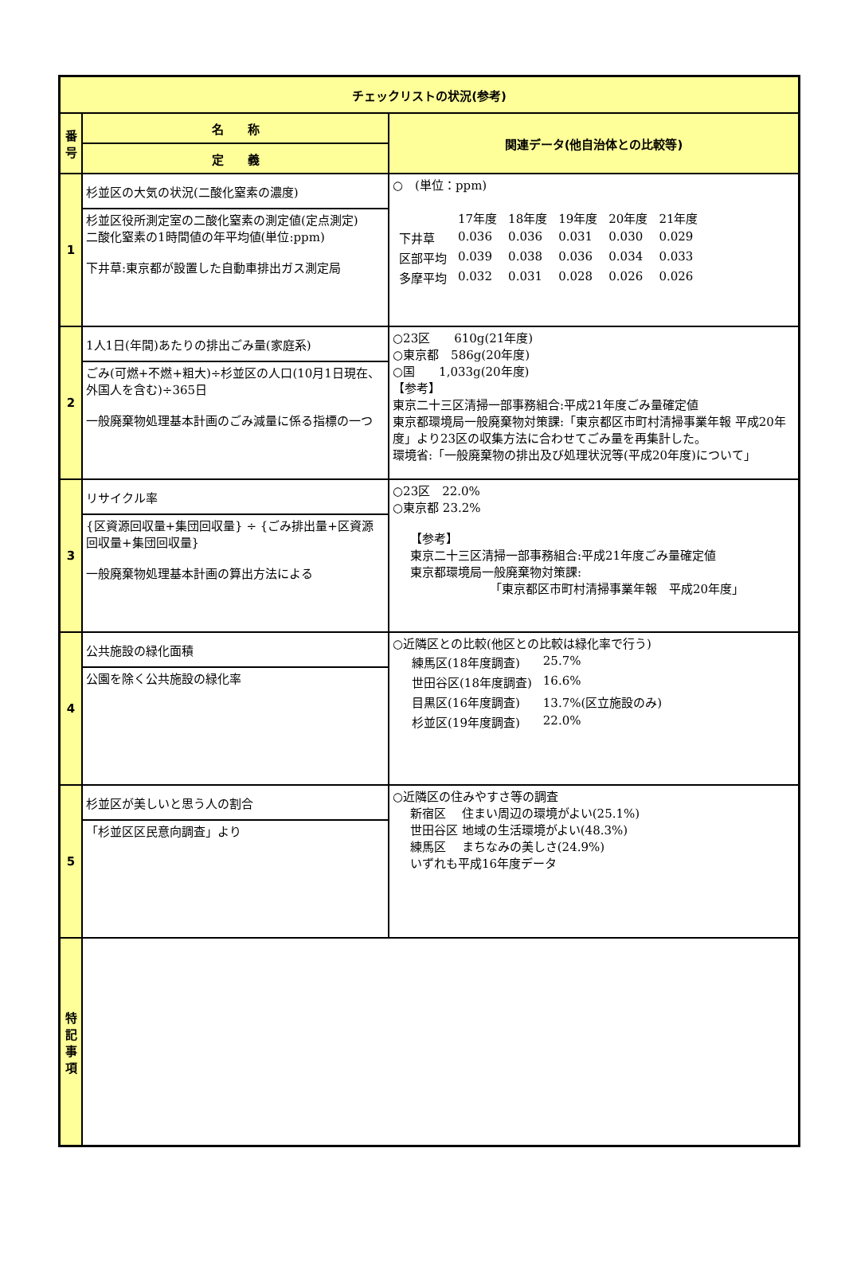| チェックリストの状況(参考) | | |
| --- | --- | --- |
| 番号 | 名 称 | 関連データ(他自治体との比較等) |
| | 定 義 | |
| 1 | 杉並区の大気の状況(二酸化窒素の濃度) | ○ (単位：ppm) / / 17年度 / 18年度 / 19年度 / 20年度 / 21年度 / / 下井草 / 0.036 / 0.036 / 0.031 / 0.030 / 0.029 / / 区部平均 / 0.039 / 0.038 / 0.036 / 0.034 / 0.033 / / 多摩平均 / 0.032 / 0.031 / 0.028 / 0.026 / 0.026 / |
| | 杉並区役所測定室の二酸化窒素の測定値(定点測定) 二酸化窒素の1時間値の年平均値(単位:ppm) 下井草:東京都が設置した自動車排出ガス測定局 | |
| 2 | 1人1日(年間)あたりの排出ごみ量(家庭系) | ○23区 610g(21年度) ○東京都 586g(20年度) ○国 1,033g(20年度) 【参考】 東京二十三区清掃一部事務組合:平成21年度ごみ量確定値 東京都環境局一般廃棄物対策課:「東京都区市町村清掃事業年報 平成20年度」より23区の収集方法に合わせてごみ量を再集計した。 環境省:「一般廃棄物の排出及び処理状況等(平成20年度)について」 |
| | ごみ(可燃+不燃+粗大)÷杉並区の人口(10月1日現在、外国人を含む)÷365日 一般廃棄物処理基本計画のごみ減量に係る指標の一つ | |
| 3 | リサイクル率 | ○23区 22.0% ○東京都 23.2% 【参考】 東京二十三区清掃一部事務組合:平成21年度ごみ量確定値 東京都環境局一般廃棄物対策課: 「東京都区市町村清掃事業年報 平成20年度」 |
| | {区資源回収量+集団回収量} ÷ {ごみ排出量+区資源回収量+集団回収量} 一般廃棄物処理基本計画の算出方法による | |
| 4 | 公共施設の緑化面積 | ○近隣区との比較(他区との比較は緑化率で行う) / 練馬区(18年度調査) / 25.7% / / 世田谷区(18年度調査) / 16.6% / / 目黒区(16年度調査) / 13.7%(区立施設のみ) / / 杉並区(19年度調査) / 22.0% / |
| | 公園を除く公共施設の緑化率 | |
| 5 | 杉並区が美しいと思う人の割合 | ○近隣区の住みやすさ等の調査 新宿区 住まい周辺の環境がよい(25.1%) 世田谷区 地域の生活環境がよい(48.3%) 練馬区 まちなみの美しさ(24.9%) いずれも平成16年度データ |
| | 「杉並区区民意向調査」より | |
| 特記事項 | | |